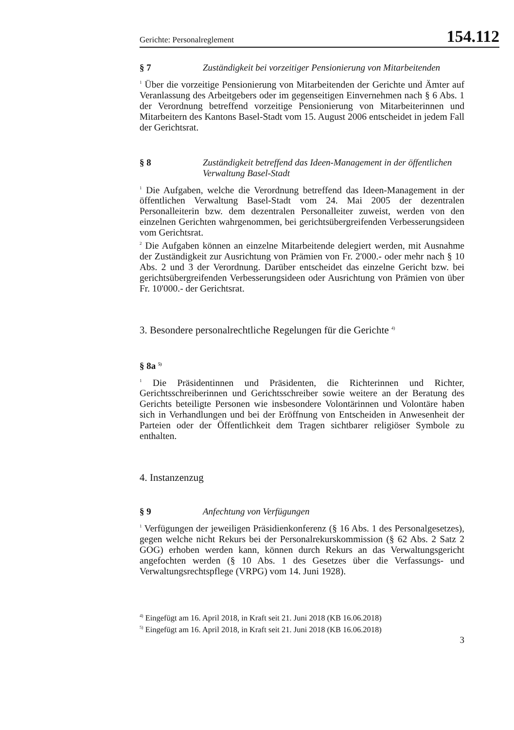Gerichte: Personalreglement 154.112
§ 7 Zuständigkeit bei vorzeitiger Pensionierung von Mitarbeitenden
<sup>1</sup> Über die vorzeitige Pensionierung von Mitarbeitenden der Gerichte und Ämter auf Veranlassung des Arbeitgebers oder im gegenseitigen Einvernehmen nach § 6 Abs. 1 der Verordnung betreffend vorzeitige Pensionierung von Mitarbeiterinnen und Mitarbeitern des Kantons Basel-Stadt vom 15. August 2006 entscheidet in jedem Fall der Gerichtsrat.
§ 8 Zuständigkeit betreffend das Ideen-Management in der öffentlichen Verwaltung Basel-Stadt
<sup>1</sup> Die Aufgaben, welche die Verordnung betreffend das Ideen-Management in der öffentlichen Verwaltung Basel-Stadt vom 24. Mai 2005 der dezentralen Personalleiterin bzw. dem dezentralen Personalleiter zuweist, werden von den einzelnen Gerichten wahrgenommen, bei gerichtsübergreifenden Verbesserungsideen vom Gerichtsrat.
<sup>2</sup> Die Aufgaben können an einzelne Mitarbeitende delegiert werden, mit Ausnahme der Zuständigkeit zur Ausrichtung von Prämien von Fr. 2'000.- oder mehr nach § 10 Abs. 2 und 3 der Verordnung. Darüber entscheidet das einzelne Gericht bzw. bei gerichtsübergreifenden Verbesserungsideen oder Ausrichtung von Prämien von über Fr. 10'000.- der Gerichtsrat.
3. Besondere personalrechtliche Regelungen für die Gerichte <sup>4)</sup>
§ 8a <sup>5)</sup>
<sup>1</sup> Die Präsidentinnen und Präsidenten, die Richterinnen und Richter, Gerichtsschreiberinnen und Gerichtsschreiber sowie weitere an der Beratung des Gerichts beteiligte Personen wie insbesondere Volontärinnen und Volontäre haben sich in Verhandlungen und bei der Eröffnung von Entscheiden in Anwesenheit der Parteien oder der Öffentlichkeit dem Tragen sichtbarer religiöser Symbole zu enthalten.
4. Instanzenzug
§ 9 Anfechtung von Verfügungen
<sup>1</sup> Verfügungen der jeweiligen Präsidienkonferenz (§ 16 Abs. 1 des Personalgesetzes), gegen welche nicht Rekurs bei der Personalrekurskommission (§ 62 Abs. 2 Satz 2 GOG) erhoben werden kann, können durch Rekurs an das Verwaltungsgericht angefochten werden (§ 10 Abs. 1 des Gesetzes über die Verfassungs- und Verwaltungsrechtspflege (VRPG) vom 14. Juni 1928).
<sup>4)</sup> Eingefügt am 16. April 2018, in Kraft seit 21. Juni 2018 (KB 16.06.2018)
<sup>5)</sup> Eingefügt am 16. April 2018, in Kraft seit 21. Juni 2018 (KB 16.06.2018)
3